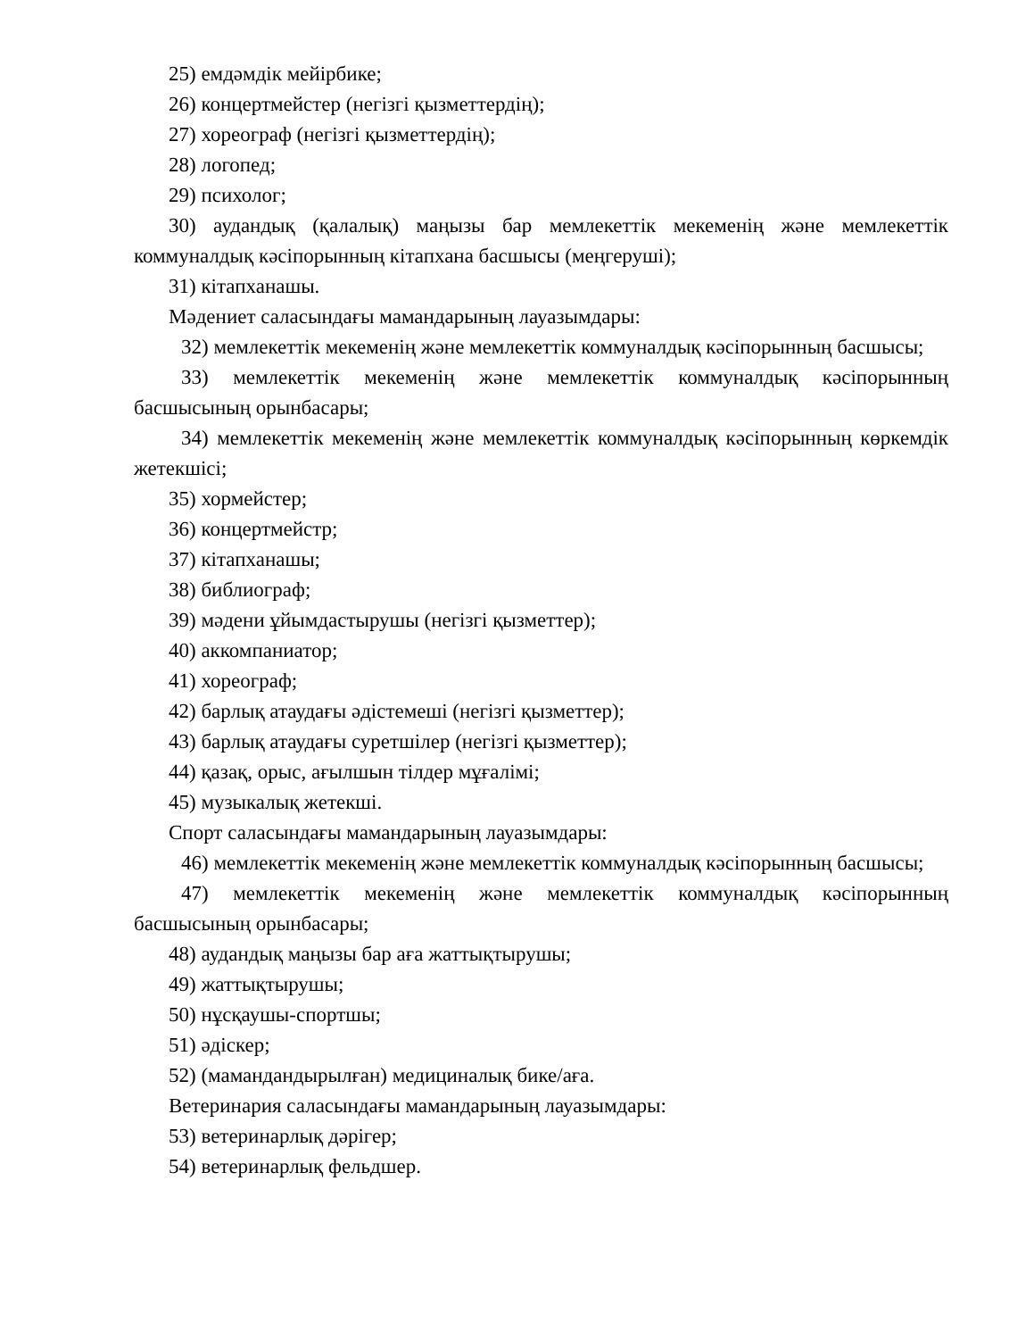25) емдәмдік мейірбике;
26) концертмейстер (негізгі қызметтердің);
27) хореограф (негізгі қызметтердің);
28) логопед;
29) психолог;
30) аудандық (қалалық) маңызы бар мемлекеттік мекеменің және мемлекеттік коммуналдық кәсіпорынның кітапхана басшысы (меңгеруші);
31) кітапханашы.
Мәдениет саласындағы мамандарының лауазымдары:
32) мемлекеттік мекеменің және мемлекеттік коммуналдық кәсіпорынның басшысы;
33) мемлекеттік мекеменің және мемлекеттік коммуналдық кәсіпорынның басшысының орынбасары;
34) мемлекеттік мекеменің және мемлекеттік коммуналдық кәсіпорынның көркемдік жетекшісі;
35) хормейстер;
36) концертмейстр;
37) кітапханашы;
38) библиограф;
39) мәдени ұйымдастырушы (негізгі қызметтер);
40) аккомпаниатор;
41) хореограф;
42) барлық атаудағы әдістемеші (негізгі қызметтер);
43) барлық атаудағы суретшілер (негізгі қызметтер);
44) қазақ, орыс, ағылшын тілдер мұғалімі;
45) музыкалық жетекші.
Спорт саласындағы мамандарының лауазымдары:
46) мемлекеттік мекеменің және мемлекеттік коммуналдық кәсіпорынның басшысы;
47) мемлекеттік мекеменің және мемлекеттік коммуналдық кәсіпорынның басшысының орынбасары;
48) аудандық маңызы бар аға жаттықтырушы;
49) жаттықтырушы;
50) нұсқаушы-спортшы;
51) әдіскер;
52) (мамандандырылған) медициналық бике/аға.
Ветеринария саласындағы мамандарының лауазымдары:
53) ветеринарлық дәрігер;
54) ветеринарлық фельдшер.